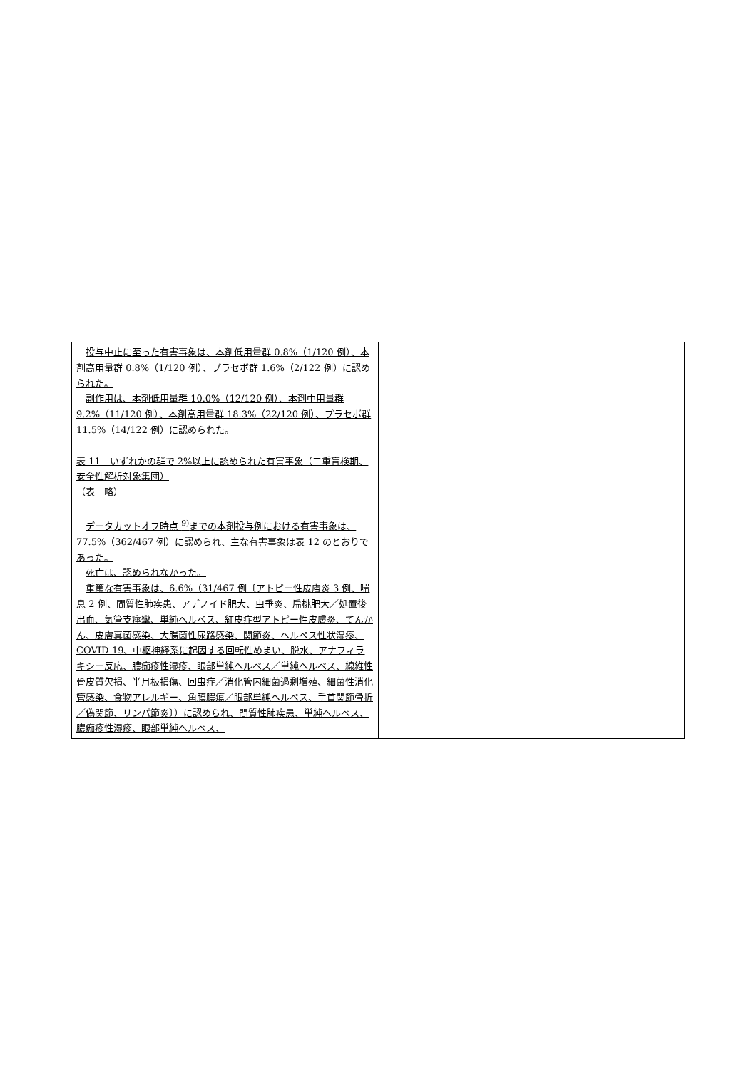| 投与中止に至った有害事象は、本剤低用量群 0.8%（1/120 例）、本剤高用量群 0.8%（1/120 例）、プラセボ群 1.6%（2/122 例）に認められた。 副作用は、本剤低用量群 10.0%（12/120 例）、本剤中用量群 9.2%（11/120 例）、本剤高用量群 18.3%（22/120 例）、プラセボ群 11.5%（14/122 例）に認められた。 表 11 いずれかの群で 2%以上に認められた有害事象（二重盲検期、安全性解析対象集団） （表 略） データカットオフ時点 <sup>9)</sup>までの本剤投与例における有害事象は、77.5%（362/467 例）に認められ、主な有害事象は表 12 のとおりであった。 死亡は、認められなかった。 重篤な有害事象は、6.6%（31/467 例〔アトピー性皮膚炎 3 例、喘息 2 例、間質性肺疾患、アデノイド肥大、虫垂炎、扁桃肥大／処置後出血、気管支痙攣、単純ヘルペス、紅皮症型アトピー性皮膚炎、てんかん、皮膚真菌感染、大腸菌性尿路感染、関節炎、ヘルペス性状湿疹、COVID-19、中枢神経系に起因する回転性めまい、脱水、アナフィラキシー反応、膿痂疹性湿疹、眼部単純ヘルペス／単純ヘルペス、線維性骨皮質欠損、半月板損傷、回虫症／消化管内細菌過剰増殖、細菌性消化管感染、食物アレルギー、角膜膿瘍／眼部単純ヘルペス、手首関節骨折／偽関節、リンパ節炎〕）に認められ、間質性肺疾患、単純ヘルペス、膿痂疹性湿疹、眼部単純ヘルペス、 | |